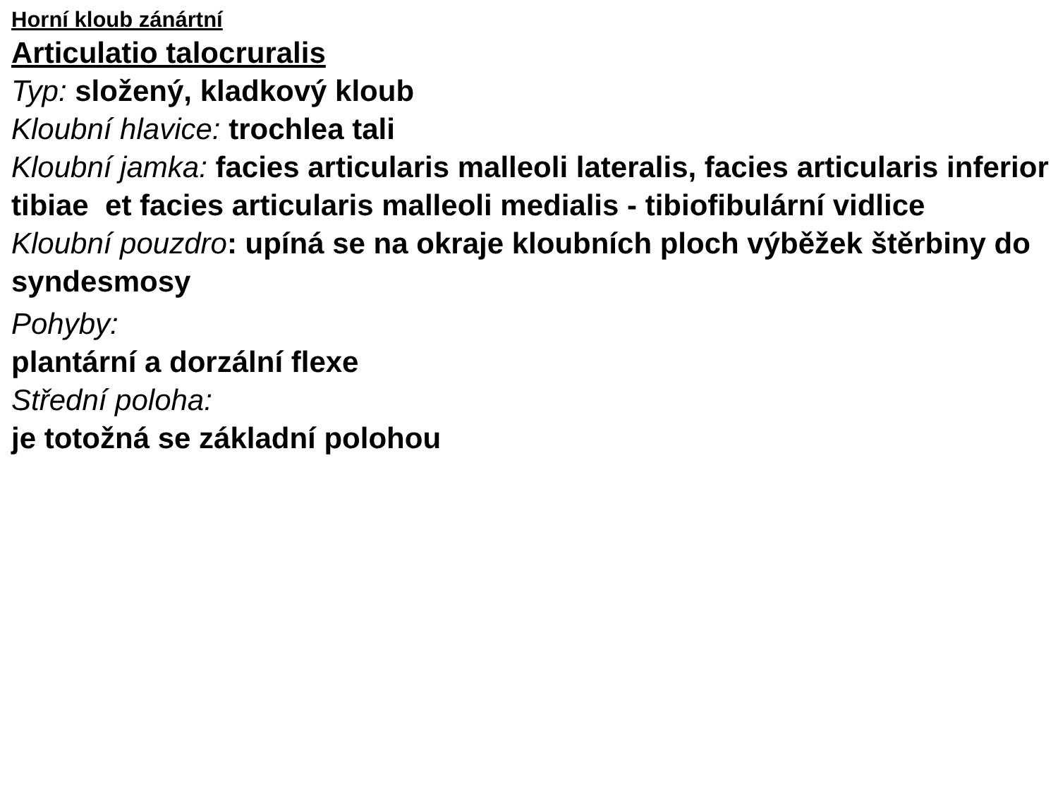Horní kloub zánártní
Articulatio talocruralis
Typ: složený, kladkový kloub
Kloubní hlavice: trochlea tali
Kloubní jamka: facies articularis malleoli lateralis, facies articularis inferior tibiae et facies articularis malleoli medialis - tibiofibulární vidlice
Kloubní pouzdro: upíná se na okraje kloubních ploch výběžek štěrbiny do syndesmosy
Pohyby:
plantární a dorzální flexe
Střední poloha:
je totožná se základní polohou